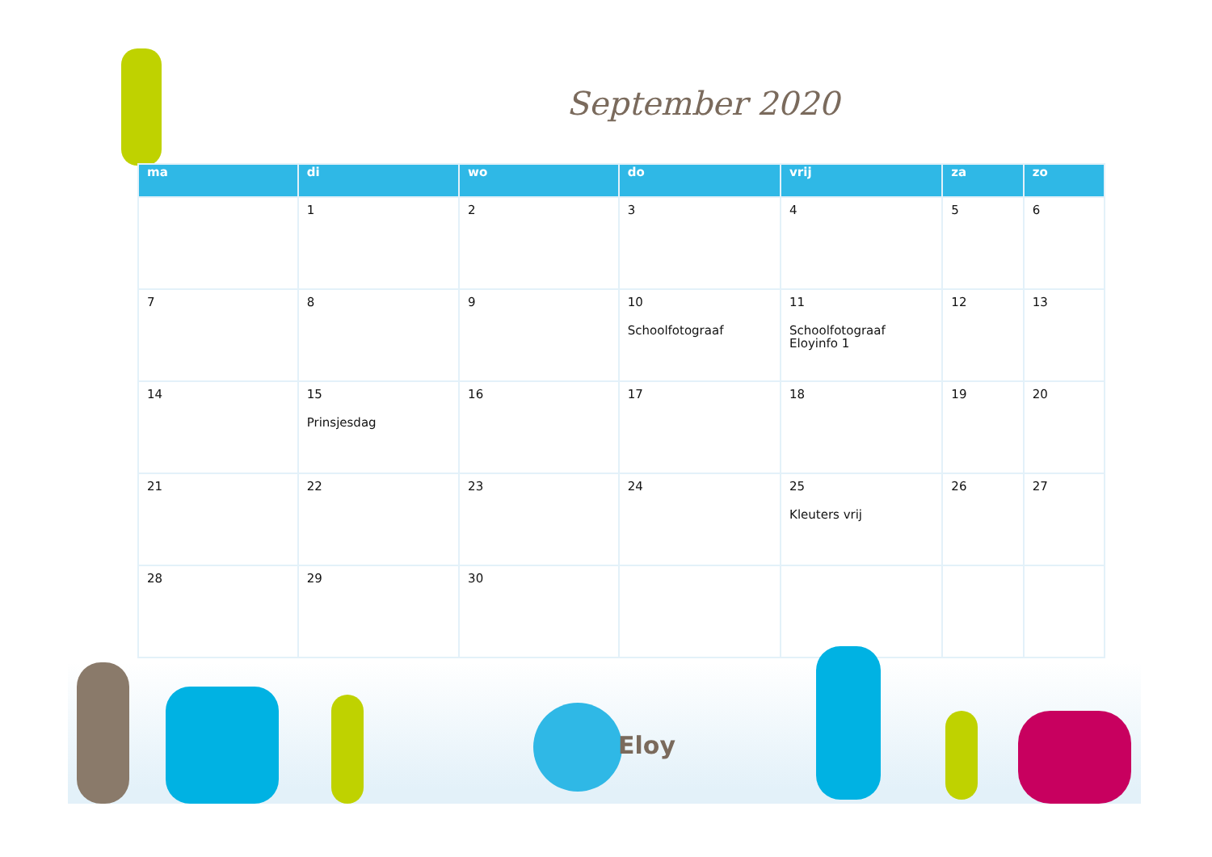September 2020
| ma | di | wo | do | vrij | za | zo |
| --- | --- | --- | --- | --- | --- | --- |
| | 1 | 2 | 3 | 4 | 5 | 6 |
| 7 | 8 | 9 | 10 Schoolfotograaf | 11 Schoolfotograaf Eloyinfo 1 | 12 | 13 |
| 14 | 15 Prinsjesdag | 16 | 17 | 18 | 19 | 20 |
| 21 | 22 | 23 | 24 | 25 Kleuters vrij | 26 | 27 |
| 28 | 29 | 30 | | | | |
Eloy